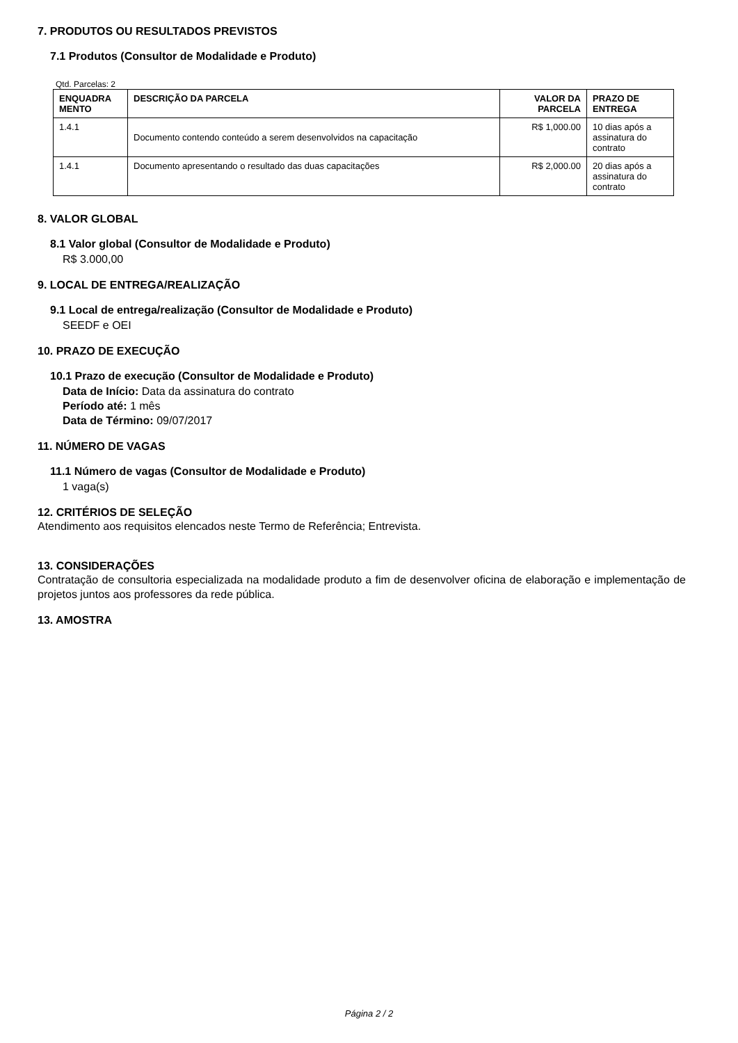7. PRODUTOS OU RESULTADOS PREVISTOS
7.1 Produtos (Consultor de Modalidade e Produto)
Qtd. Parcelas: 2
| ENQUADRA MENTO | DESCRIÇÃO DA PARCELA | VALOR DA PARCELA | PRAZO DE ENTREGA |
| --- | --- | --- | --- |
| 1.4.1 | Documento contendo conteúdo a serem desenvolvidos na capacitação | R$ 1,000.00 | 10 dias após a assinatura do contrato |
| 1.4.1 | Documento apresentando o resultado das duas capacitações | R$ 2,000.00 | 20 dias após a assinatura do contrato |
8. VALOR GLOBAL
8.1 Valor global (Consultor de Modalidade e Produto)
R$ 3.000,00
9. LOCAL DE ENTREGA/REALIZAÇÃO
9.1 Local de entrega/realização (Consultor de Modalidade e Produto)
SEEDF e OEI
10. PRAZO DE EXECUÇÃO
10.1 Prazo de execução (Consultor de Modalidade e Produto)
Data de Início: Data da assinatura do contrato
Período até: 1 mês
Data de Término: 09/07/2017
11. NÚMERO DE VAGAS
11.1 Número de vagas (Consultor de Modalidade e Produto)
1 vaga(s)
12. CRITÉRIOS DE SELEÇÃO
Atendimento aos requisitos elencados neste Termo de Referência; Entrevista.
13. CONSIDERAÇÕES
Contratação de consultoria especializada na modalidade produto a fim de desenvolver oficina de elaboração e implementação de projetos juntos aos professores da rede pública.
13. AMOSTRA
Página 2 / 2